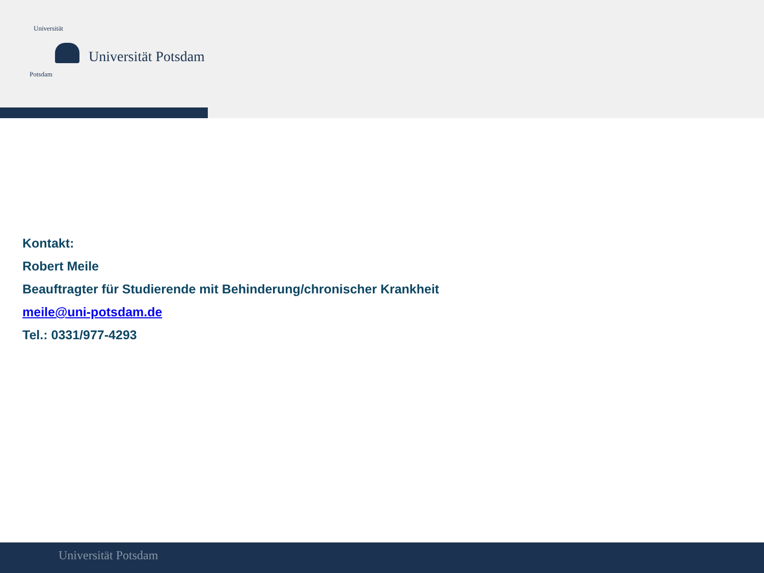Universität
Potsdam
Universität Potsdam
Kontakt:
Robert Meile
Beauftragter für Studierende mit Behinderung/chronischer Krankheit
meile@uni-potsdam.de
Tel.: 0331/977-4293
Universität Potsdam